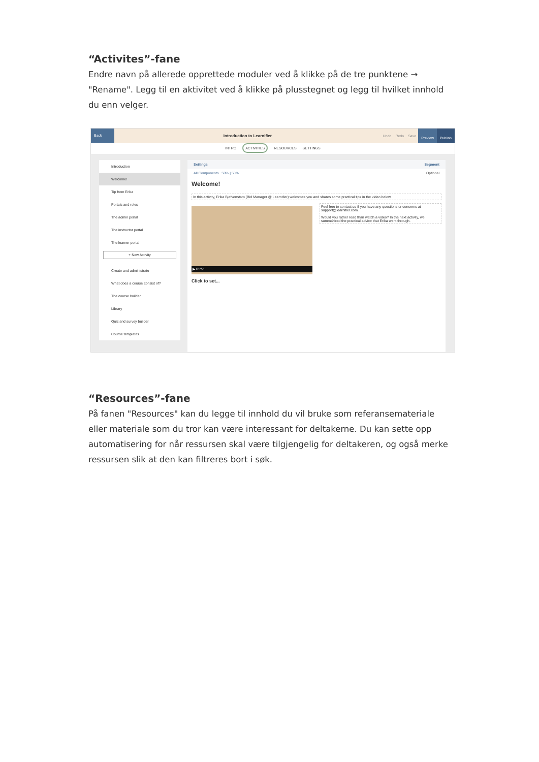“Activites”-fane
Endre navn på allerede opprettede moduler ved å klikke på de tre punktene → "Rename". Legg til en aktivitet ved å klikke på plusstegnet og legg til hvilket innhold du enn velger.
Back
Introduction to Learnifier Undo Redo Save Preview Publish
INTRO ACTIVITIES RESOURCES SETTINGS
Introduction
Welcome!
Tip from Erika
Portals and roles
The admin portal
The instructor portal
The learner portal
+ New Activity
Create and administrate
What does a course consist of?
The course builder
Library
Quiz and survey builder
Course templates
Settings Segment
All Components 50% | 50% Optional
Welcome!
In this activity, Erika Bjefvenstam (Bid Manager @ Learnifier) welcomes you and shares some practical tips in the video below.
▶ 01:51
Feel free to contact us if you have any questions or concerns at support@learnifier.com.
Would you rather read than watch a video? In the next activity, we summarized the practical advice that Erika went through.
Click to set...
“Resources”-fane
På fanen "Resources" kan du legge til innhold du vil bruke som referansemateriale eller materiale som du tror kan være interessant for deltakerne. Du kan sette opp automatisering for når ressursen skal være tilgjengelig for deltakeren, og også merke ressursen slik at den kan filtreres bort i søk.